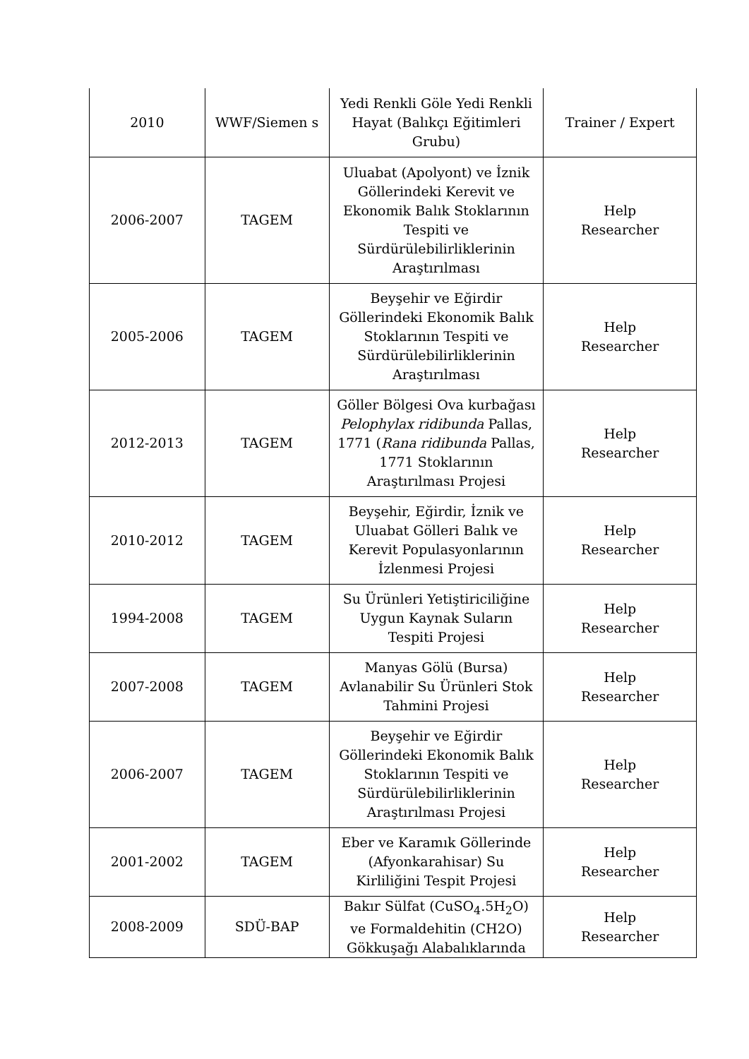| 2010 | WWF/Siemen s | Yedi Renkli Göle Yedi Renkli Hayat (Balıkçı Eğitimleri Grubu) | Trainer / Expert |
| 2006-2007 | TAGEM | Uluabat (Apolyont) ve İznik Göllerindeki Kerevit ve Ekonomik Balık Stoklarının Tespiti ve Sürdürülebilirliklerinin Araştırılması | Help Researcher |
| 2005-2006 | TAGEM | Beyşehir ve Eğirdir Göllerindeki Ekonomik Balık Stoklarının Tespiti ve Sürdürülebilirliklerinin Araştırılması | Help Researcher |
| 2012-2013 | TAGEM | Göller Bölgesi Ova kurbağası Pelophylax ridibunda Pallas, 1771 ( Rana ridibunda Pallas, 1771 Stoklarının Araştırılması Projesi | Help Researcher |
| 2010-2012 | TAGEM | Beyşehir, Eğirdir, İznik ve Uluabat Gölleri Balık ve Kerevit Populasyonlarının İzlenmesi Projesi | Help Researcher |
| 1994-2008 | TAGEM | Su Ürünleri Yetiştiriciliğine Uygun Kaynak Suların Tespiti Projesi | Help Researcher |
| 2007-2008 | TAGEM | Manyas Gölü (Bursa) Avlanabilir Su Ürünleri Stok Tahmini Projesi | Help Researcher |
| 2006-2007 | TAGEM | Beyşehir ve Eğirdir Göllerindeki Ekonomik Balık Stoklarının Tespiti ve Sürdürülebilirliklerinin Araştırılması Projesi | Help Researcher |
| 2001-2002 | TAGEM | Eber ve Karamık Göllerinde (Afyonkarahisar) Su Kirliliğini Tespit Projesi | Help Researcher |
| 2008-2009 | SDÜ-BAP | Bakır Sülfat (CuSO<sub>4</sub>.5H<sub>2</sub>O) ve Formaldehitin (CH2O) Gökkuşağı Alabalıklarında | Help Researcher |